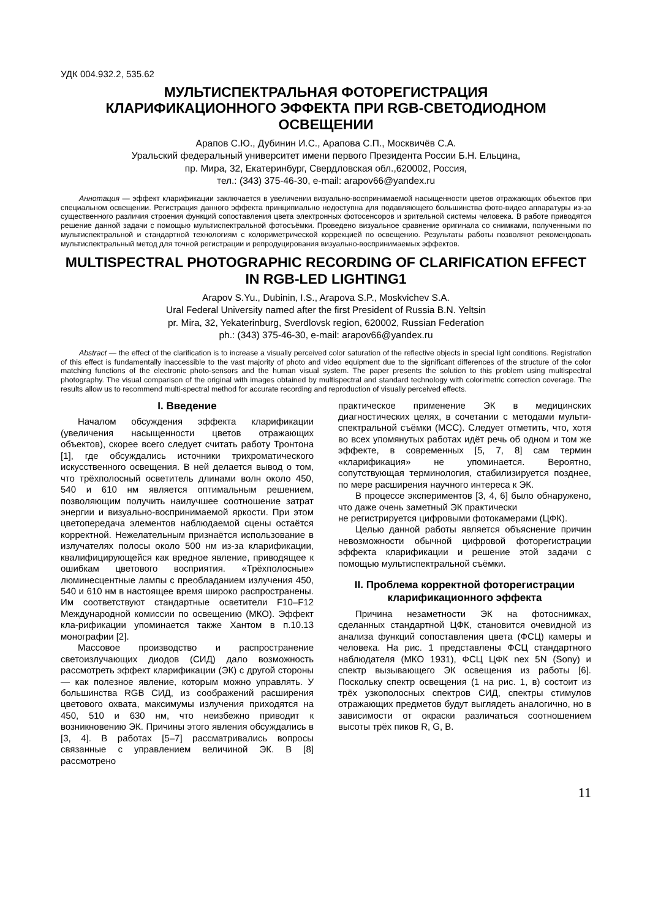УДК 004.932.2, 535.62
МУЛЬТИСПЕКТРАЛЬНАЯ ФОТОРЕГИСТРАЦИЯ
КЛАРИФИКАЦИОННОГО ЭФФЕКТА ПРИ RGB-СВЕТОДИОДНОМ ОСВЕЩЕНИИ
Арапов С.Ю., Дубинин И.С., Арапова С.П., Москвичёв С.А.
Уральский федеральный университет имени первого Президента России Б.Н. Ельцина,
пр. Мира, 32, Екатеринбург, Свердловская обл.,620002, Россия,
тел.: (343) 375-46-30, e-mail: arapov66@yandex.ru
Аннотация — эффект кларификации заключается в увеличении визуально-воспринимаемой насыщенности цветов отражающих объектов при специальном освещении. Регистрация данного эффекта принципиально недоступна для подавляющего большинства фото-видео аппаратуры из-за существенного различия строения функций сопоставления цвета электронных фотосенсоров и зрительной системы человека. В работе приводятся решение данной задачи с помощью мультиспектральной фотосъёмки. Проведено визуальное сравнение оригинала со снимками, полученными по мультиспектральной и стандартной технологиям с колориметрической коррекцией по освещению. Результаты работы позволяют рекомендовать мультиспектральный метод для точной регистрации и репродуцирования визуально-воспринимаемых эффектов.
MULTISPECTRAL PHOTOGRAPHIC RECORDING OF CLARIFICATION EFFECT IN RGB-LED LIGHTING1
Arapov S.Yu., Dubinin, I.S., Arapova S.P., Moskvichev S.A.
Ural Federal University named after the first President of Russia B.N. Yeltsin
pr. Mira, 32, Yekaterinburg, Sverdlovsk region, 620002, Russian Federation
ph.: (343) 375-46-30, e-mail: arapov66@yandex.ru
Abstract — the effect of the clarification is to increase a visually perceived color saturation of the reflective objects in special light conditions. Registration of this effect is fundamentally inaccessible to the vast majority of photo and video equipment due to the significant differences of the structure of the color matching functions of the electronic photo-sensors and the human visual system. The paper presents the solution to this problem using multispectral photography. The visual comparison of the original with images obtained by multispectral and standard technology with colorimetric correction coverage. The results allow us to recommend multi-spectral method for accurate recording and reproduction of visually perceived effects.
I. Введение
Началом обсуждения эффекта кларификации (увеличения насыщенности цветов отражающих объектов), скорее всего следует считать работу Тронтона [1], где обсуждались источники трихроматического искусственного освещения. В ней делается вывод о том, что трёхполосный осветитель длинами волн около 450, 540 и 610 нм является оптимальным решением, позволяющим получить наилучшее соотношение затрат энергии и визуально-воспринимаемой яркости. При этом цветопередача элементов наблюдаемой сцены остаётся корректной. Нежелательным признаётся использование в излучателях полосы около 500 нм из-за кларификации, квалифицирующейся как вредное явление, приводящее к ошибкам цветового восприятия. «Трёхполосные» люминесцентные лампы с преобладанием излучения 450, 540 и 610 нм в настоящее время широко распространены. Им соответствуют стандартные осветители F10–F12 Международной комиссии по освещению (МКО). Эффект кла-рификации упоминается также Хантом в п.10.13 монографии [2].
Массовое производство и распространение светоизлучающих диодов (СИД) дало возможность рассмотреть эффект кларификации (ЭК) с другой стороны — как полезное явление, которым можно управлять. У большинства RGB СИД, из соображений расширения цветового охвата, максимумы излучения приходятся на 450, 510 и 630 нм, что неизбежно приводит к возникновению ЭК. Причины этого явления обсуждались в [3, 4]. В работах [5–7] рассматривались вопросы связанные с управлением величиной ЭК. В [8] рассмотрено
практическое применение ЭК в медицинских диагностических целях, в сочетании с методами мульти-спектральной съёмки (МСС). Следует отметить, что, хотя во всех упомянутых работах идёт речь об одном и том же эффекте, в современных [5, 7, 8] сам термин «кларификация» не упоминается. Вероятно, сопутствующая терминология, стабилизируется позднее, по мере расширения научного интереса к ЭК.
В процессе экспериментов [3, 4, 6] было обнаружено, что даже очень заметный ЭК практически
не регистрируется цифровыми фотокамерами (ЦФК).
Целью данной работы является объяснение причин невозможности обычной цифровой фоторегистрации эффекта кларификации и решение этой задачи с помощью мультиспектральной съёмки.
II. Проблема корректной фоторегистрации кларификационного эффекта
Причина незаметности ЭК на фотоснимках, сделанных стандартной ЦФК, становится очевидной из анализа функций сопоставления цвета (ФСЦ) камеры и человека. На рис. 1 представлены ФСЦ стандартного наблюдателя (МКО 1931), ФСЦ ЦФК nex 5N (Sony) и спектр вызывающего ЭК освещения из работы [6]. Поскольку спектр освещения (1 на рис. 1, в) состоит из трёх узкополосных спектров СИД, спектры стимулов отражающих предметов будут выглядеть аналогично, но в зависимости от окраски различаться соотношением высоты трёх пиков R, G, B.
11